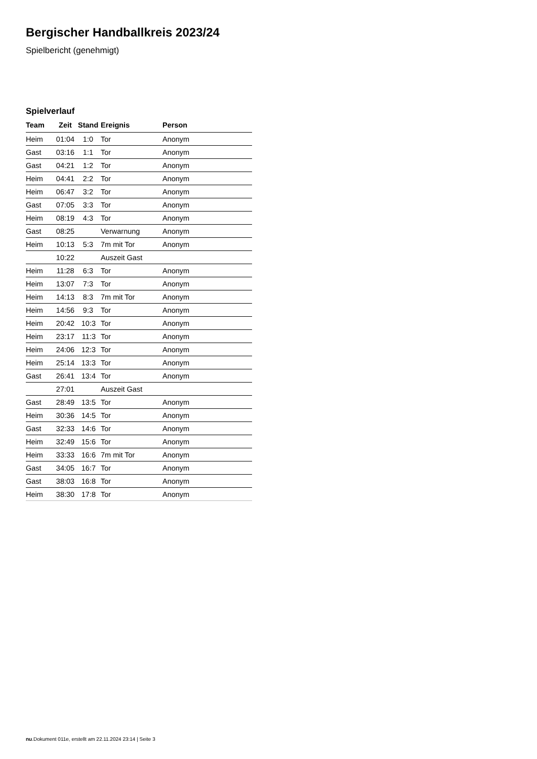Bergischer Handballkreis 2023/24
Spielbericht (genehmigt)
Spielverlauf
| Team | Zeit | Stand | Ereignis | Person |
| --- | --- | --- | --- | --- |
| Heim | 01:04 | 1:0 | Tor | Anonym |
| Gast | 03:16 | 1:1 | Tor | Anonym |
| Gast | 04:21 | 1:2 | Tor | Anonym |
| Heim | 04:41 | 2:2 | Tor | Anonym |
| Heim | 06:47 | 3:2 | Tor | Anonym |
| Gast | 07:05 | 3:3 | Tor | Anonym |
| Heim | 08:19 | 4:3 | Tor | Anonym |
| Gast | 08:25 | | Verwarnung | Anonym |
| Heim | 10:13 | 5:3 | 7m mit Tor | Anonym |
| | 10:22 | | Auszeit Gast | |
| Heim | 11:28 | 6:3 | Tor | Anonym |
| Heim | 13:07 | 7:3 | Tor | Anonym |
| Heim | 14:13 | 8:3 | 7m mit Tor | Anonym |
| Heim | 14:56 | 9:3 | Tor | Anonym |
| Heim | 20:42 | 10:3 | Tor | Anonym |
| Heim | 23:17 | 11:3 | Tor | Anonym |
| Heim | 24:06 | 12:3 | Tor | Anonym |
| Heim | 25:14 | 13:3 | Tor | Anonym |
| Gast | 26:41 | 13:4 | Tor | Anonym |
| | 27:01 | | Auszeit Gast | |
| Gast | 28:49 | 13:5 | Tor | Anonym |
| Heim | 30:36 | 14:5 | Tor | Anonym |
| Gast | 32:33 | 14:6 | Tor | Anonym |
| Heim | 32:49 | 15:6 | Tor | Anonym |
| Heim | 33:33 | 16:6 | 7m mit Tor | Anonym |
| Gast | 34:05 | 16:7 | Tor | Anonym |
| Gast | 38:03 | 16:8 | Tor | Anonym |
| Heim | 38:30 | 17:8 | Tor | Anonym |
nu.Dokument 011e, erstellt am 22.11.2024 23:14 | Seite 3